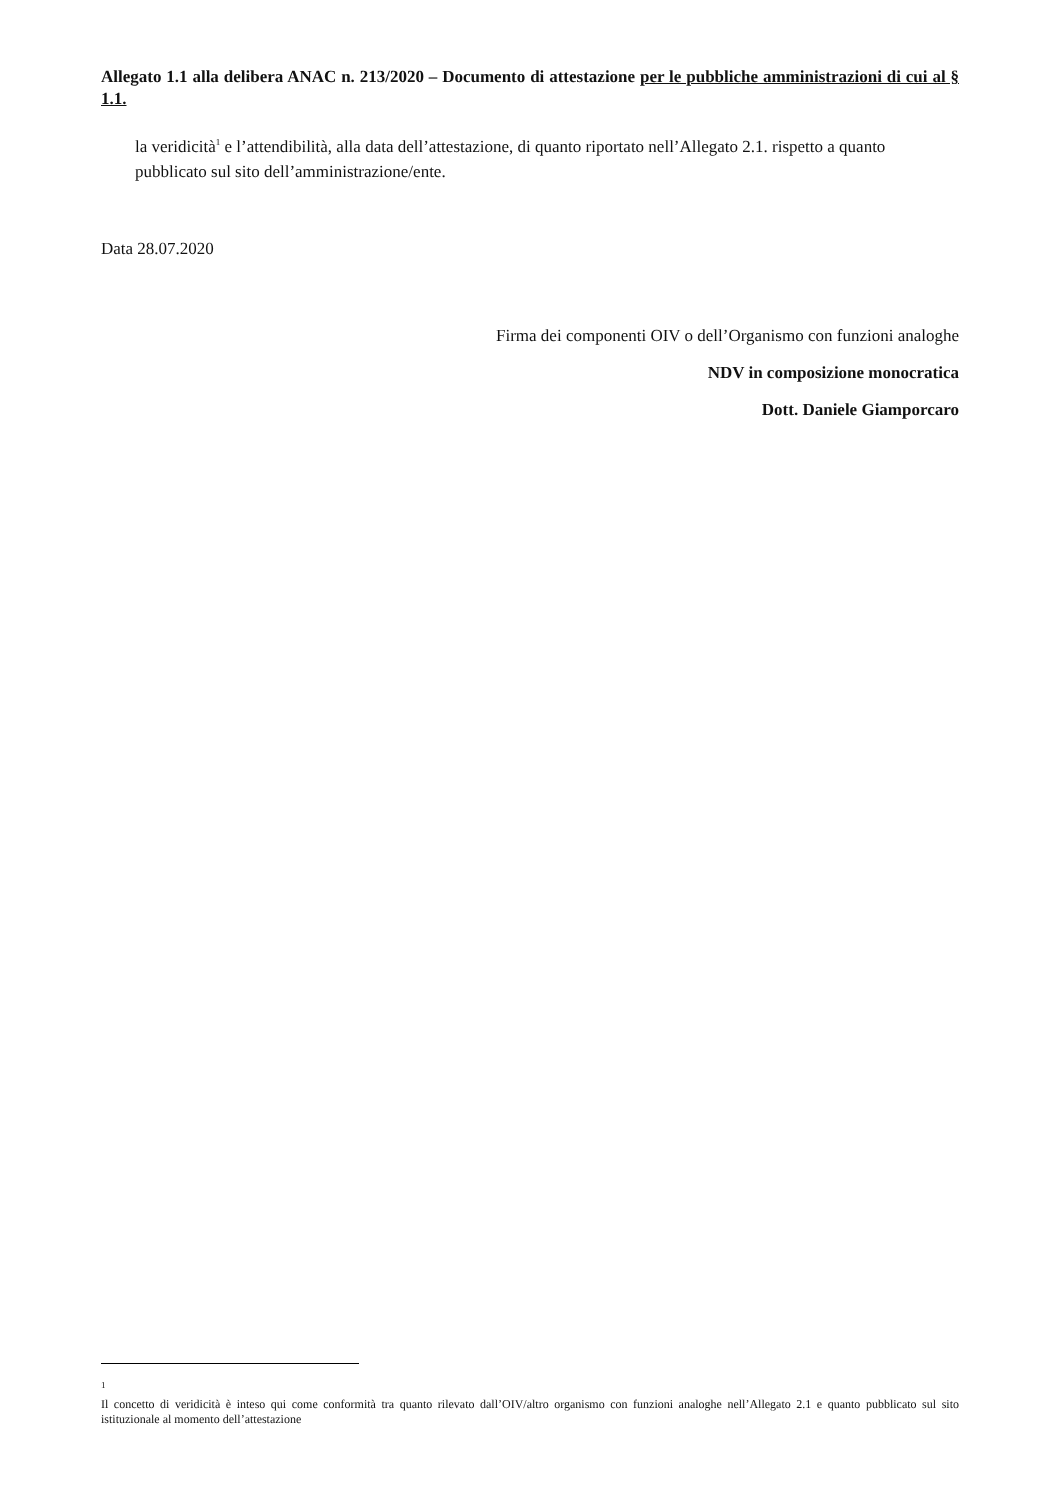Allegato 1.1 alla delibera ANAC n. 213/2020 – Documento di attestazione per le pubbliche amministrazioni di cui al § 1.1.
la veridicità<sup>1</sup> e l’attendibilità, alla data dell’attestazione, di quanto riportato nell’Allegato 2.1. rispetto a quanto pubblicato sul sito dell’amministrazione/ente.
Data 28.07.2020
Firma dei componenti OIV o dell’Organismo con funzioni analoghe
NDV in composizione monocratica
Dott. Daniele Giamporcaro
<sup>1</sup>
Il concetto di veridicità è inteso qui come conformità tra quanto rilevato dall’OIV/altro organismo con funzioni analoghe nell’Allegato 2.1 e quanto pubblicato sul sito istituzionale al momento dell’attestazione